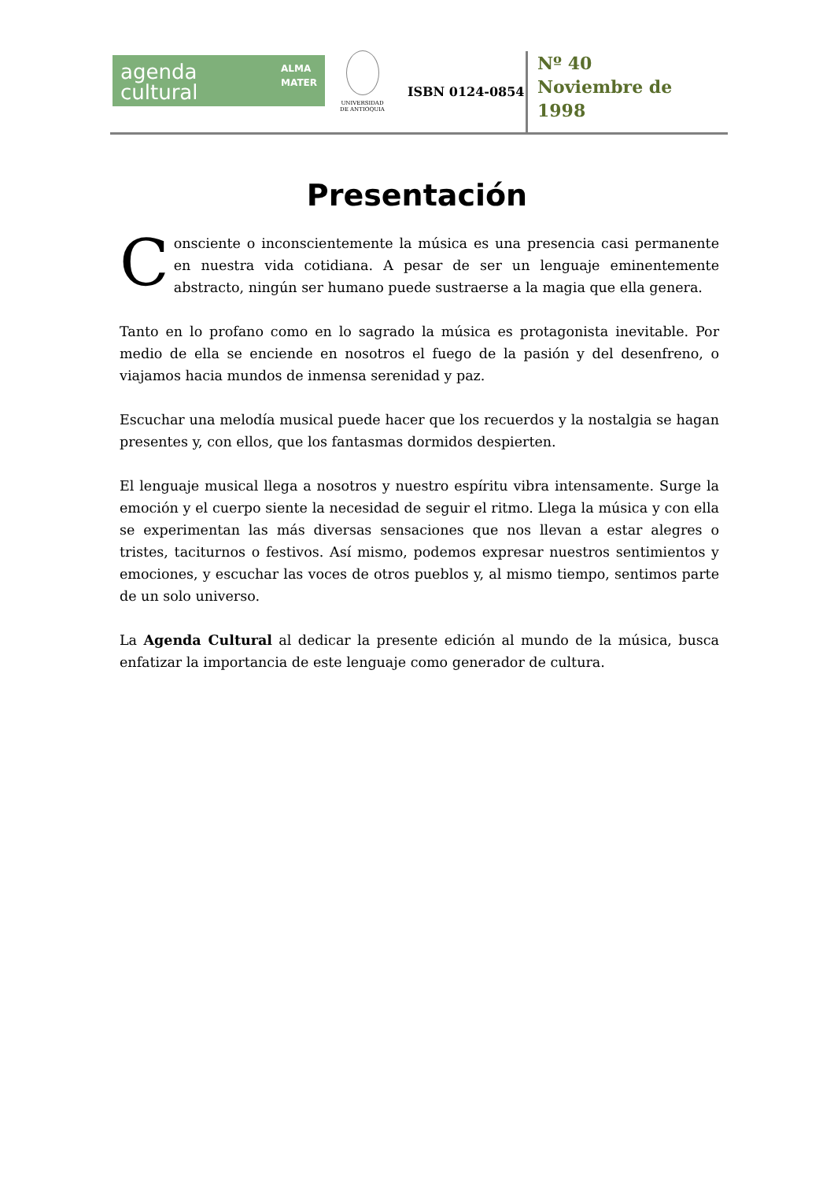agenda
cultural ALMA
MATER
UNIVERSIDAD
DE ANTIOQUIA
ISBN 0124-0854
Nº 40
Noviembre de
1998
Presentación
Consciente o inconscientemente la música es una presencia casi permanente en nuestra vida cotidiana. A pesar de ser un lenguaje eminentemente abstracto, ningún ser humano puede sustraerse a la magia que ella genera.
Tanto en lo profano como en lo sagrado la música es protagonista inevitable. Por medio de ella se enciende en nosotros el fuego de la pasión y del desenfreno, o viajamos hacia mundos de inmensa serenidad y paz.
Escuchar una melodía musical puede hacer que los recuerdos y la nostalgia se hagan presentes y, con ellos, que los fantasmas dormidos despierten.
El lenguaje musical llega a nosotros y nuestro espíritu vibra intensamente. Surge la emoción y el cuerpo siente la necesidad de seguir el ritmo. Llega la música y con ella se experimentan las más diversas sensaciones que nos llevan a estar alegres o tristes, taciturnos o festivos. Así mismo, podemos expresar nuestros sentimientos y emociones, y escuchar las voces de otros pueblos y, al mismo tiempo, sentimos parte de un solo universo.
La Agenda Cultural al dedicar la presente edición al mundo de la música, busca enfatizar la importancia de este lenguaje como generador de cultura.